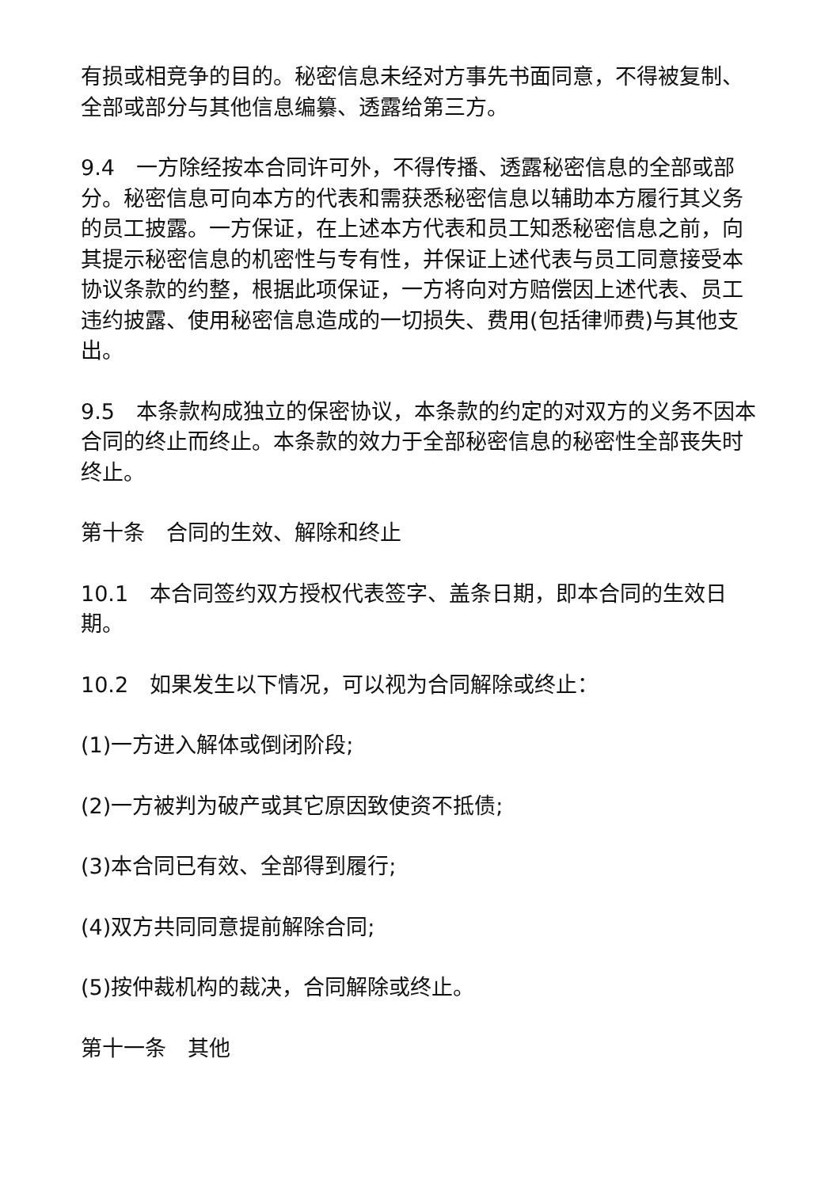有损或相竞争的目的。秘密信息未经对方事先书面同意，不得被复制、全部或部分与其他信息编纂、透露给第三方。
9.4　一方除经按本合同许可外，不得传播、透露秘密信息的全部或部分。秘密信息可向本方的代表和需获悉秘密信息以辅助本方履行其义务的员工披露。一方保证，在上述本方代表和员工知悉秘密信息之前，向其提示秘密信息的机密性与专有性，并保证上述代表与员工同意接受本协议条款的约整，根据此项保证，一方将向对方赔偿因上述代表、员工违约披露、使用秘密信息造成的一切损失、费用(包括律师费)与其他支出。
9.5　本条款构成独立的保密协议，本条款的约定的对双方的义务不因本合同的终止而终止。本条款的效力于全部秘密信息的秘密性全部丧失时终止。
第十条　合同的生效、解除和终止
10.1　本合同签约双方授权代表签字、盖条日期，即本合同的生效日期。
10.2　如果发生以下情况，可以视为合同解除或终止：
(1)一方进入解体或倒闭阶段;
(2)一方被判为破产或其它原因致使资不抵债;
(3)本合同已有效、全部得到履行;
(4)双方共同同意提前解除合同;
(5)按仲裁机构的裁决，合同解除或终止。
第十一条　其他